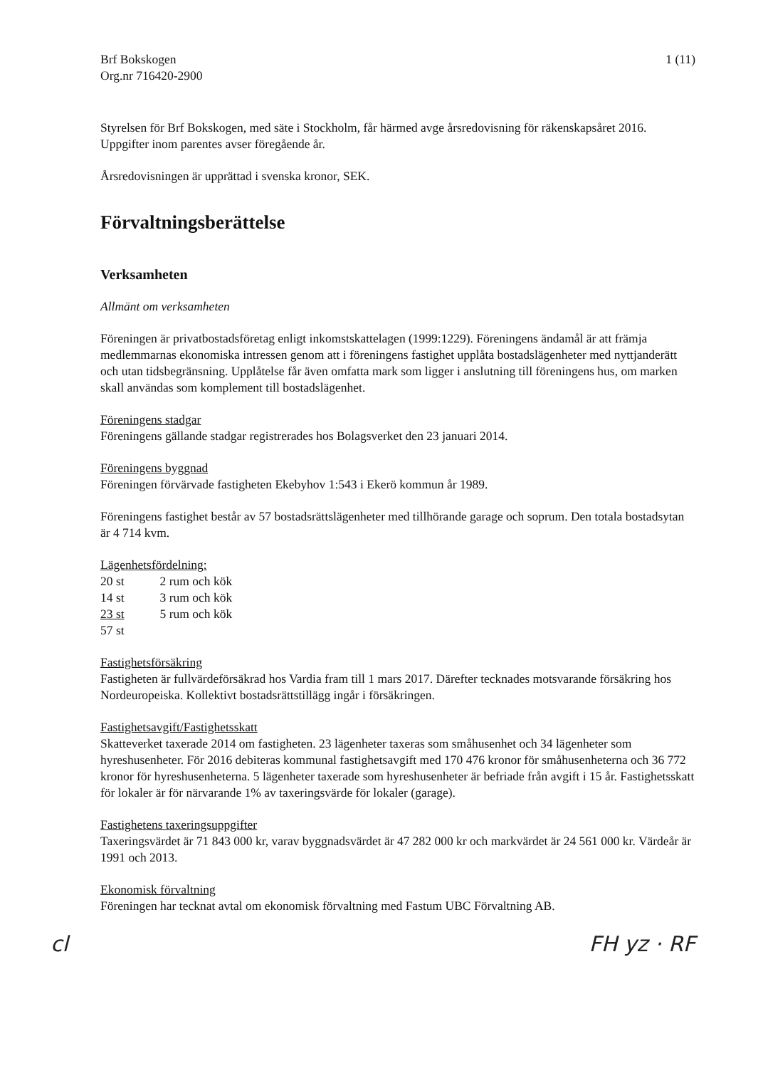Brf Bokskogen
Org.nr 716420-2900
1 (11)
Styrelsen för Brf Bokskogen, med säte i Stockholm, får härmed avge årsredovisning för räkenskapsåret 2016. Uppgifter inom parentes avser föregående år.
Årsredovisningen är upprättad i svenska kronor, SEK.
Förvaltningsberättelse
Verksamheten
Allmänt om verksamheten
Föreningen är privatbostadsföretag enligt inkomstskattelagen (1999:1229). Föreningens ändamål är att främja medlemmarnas ekonomiska intressen genom att i föreningens fastighet upplåta bostadslägenheter med nyttjanderätt och utan tidsbegränsning. Upplåtelse får även omfatta mark som ligger i anslutning till föreningens hus, om marken skall användas som komplement till bostadslägenhet.
Föreningens stadgar
Föreningens gällande stadgar registrerades hos Bolagsverket den 23 januari 2014.
Föreningens byggnad
Föreningen förvärvade fastigheten Ekebyhov 1:543 i Ekerö kommun år 1989.
Föreningens fastighet består av 57 bostadsrättslägenheter med tillhörande garage och soprum. Den totala bostadsytan är 4 714 kvm.
Lägenhetsfördelning:
| 20 st | 2 rum och kök |
| 14 st | 3 rum och kök |
| 23 st | 5 rum och kök |
| 57 st | |
Fastighetsförsäkring
Fastigheten är fullvärdeförsäkrad hos Vardia fram till 1 mars 2017. Därefter tecknades motsvarande försäkring hos Nordeuropeiska. Kollektivt bostadsrättstillägg ingår i försäkringen.
Fastighetsavgift/Fastighetsskatt
Skatteverket taxerade 2014 om fastigheten. 23 lägenheter taxeras som småhusenhet och 34 lägenheter som hyreshusenheter. För 2016 debiteras kommunal fastighetsavgift med 170 476 kronor för småhusenheterna och 36 772 kronor för hyreshusenheterna. 5 lägenheter taxerade som hyreshusenheter är befriade från avgift i 15 år. Fastighetsskatt för lokaler är för närvarande 1% av taxeringsvärde för lokaler (garage).
Fastighetens taxeringsuppgifter
Taxeringsvärdet är 71 843 000 kr, varav byggnadsvärdet är 47 282 000 kr och markvärdet är 24 561 000 kr. Värdeår är 1991 och 2013.
Ekonomisk förvaltning
Föreningen har tecknat avtal om ekonomisk förvaltning med Fastum UBC Förvaltning AB.
cl FH yz · RF